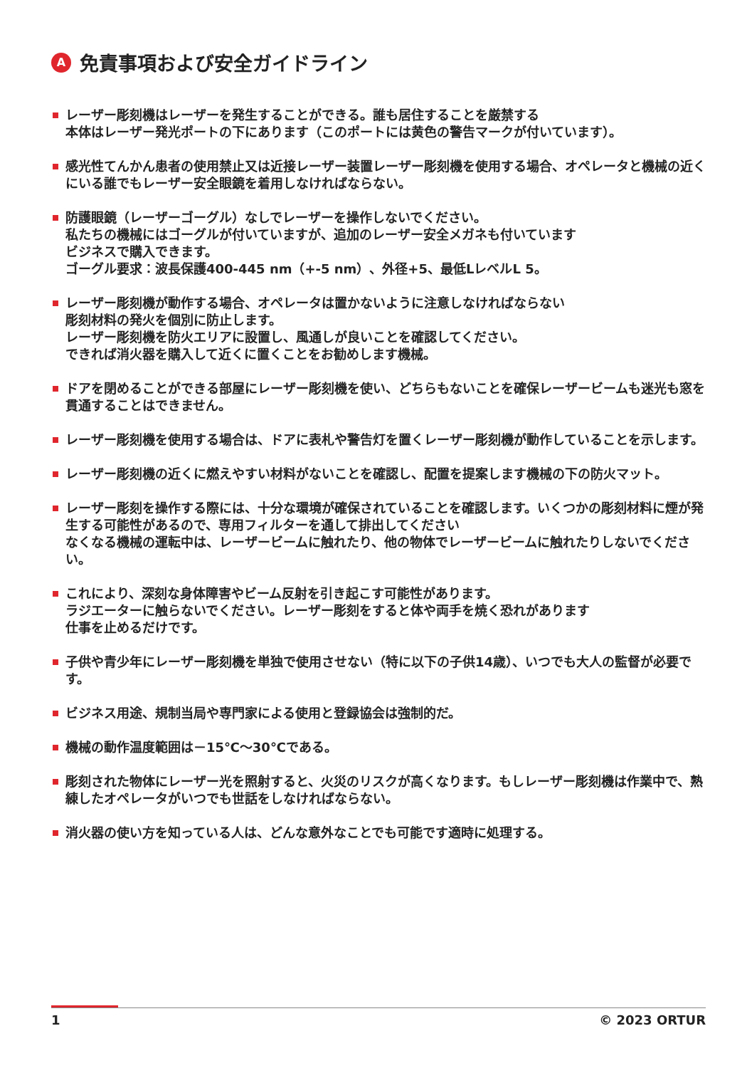A免責事項および安全ガイドライン
レーザー彫刻機はレーザーを発生することができる。誰も居住することを厳禁する
本体はレーザー発光ポートの下にあります（このポートには黄色の警告マークが付いています）。
感光性てんかん患者の使用禁止又は近接レーザー装置レーザー彫刻機を使用する場合、オペレータと機械の近くにいる誰でもレーザー安全眼鏡を着用しなければならない。
防護眼鏡（レーザーゴーグル）なしでレーザーを操作しないでください。
私たちの機械にはゴーグルが付いていますが、追加のレーザー安全メガネも付いています
ビジネスで購入できます。
ゴーグル要求：波長保護400-445 nm（+-5 nm）、外径+5、最低LレベルL 5。
レーザー彫刻機が動作する場合、オペレータは置かないように注意しなければならない
彫刻材料の発火を個別に防止します。
レーザー彫刻機を防火エリアに設置し、風通しが良いことを確認してください。
できれば消火器を購入して近くに置くことをお勧めします機械。
ドアを閉めることができる部屋にレーザー彫刻機を使い、どちらもないことを確保レーザービームも迷光も窓を貫通することはできません。
レーザー彫刻機を使用する場合は、ドアに表札や警告灯を置くレーザー彫刻機が動作していることを示します。
レーザー彫刻機の近くに燃えやすい材料がないことを確認し、配置を提案します機械の下の防火マット。
レーザー彫刻を操作する際には、十分な環境が確保されていることを確認します。いくつかの彫刻材料に煙が発生する可能性があるので、専用フィルターを通して排出してください
なくなる機械の運転中は、レーザービームに触れたり、他の物体でレーザービームに触れたりしないでください。
これにより、深刻な身体障害やビーム反射を引き起こす可能性があります。
ラジエーターに触らないでください。レーザー彫刻をすると体や両手を焼く恐れがあります
仕事を止めるだけです。
子供や青少年にレーザー彫刻機を単独で使用させない（特に以下の子供14歳）、いつでも大人の監督が必要です。
ビジネス用途、規制当局や専門家による使用と登録協会は強制的だ。
機械の動作温度範囲は－15℃～30℃である。
彫刻された物体にレーザー光を照射すると、火災のリスクが高くなります。もしレーザー彫刻機は作業中で、熟練したオペレータがいつでも世話をしなければならない。
消火器の使い方を知っている人は、どんな意外なことでも可能です適時に処理する。
1 © 2023 ORTUR